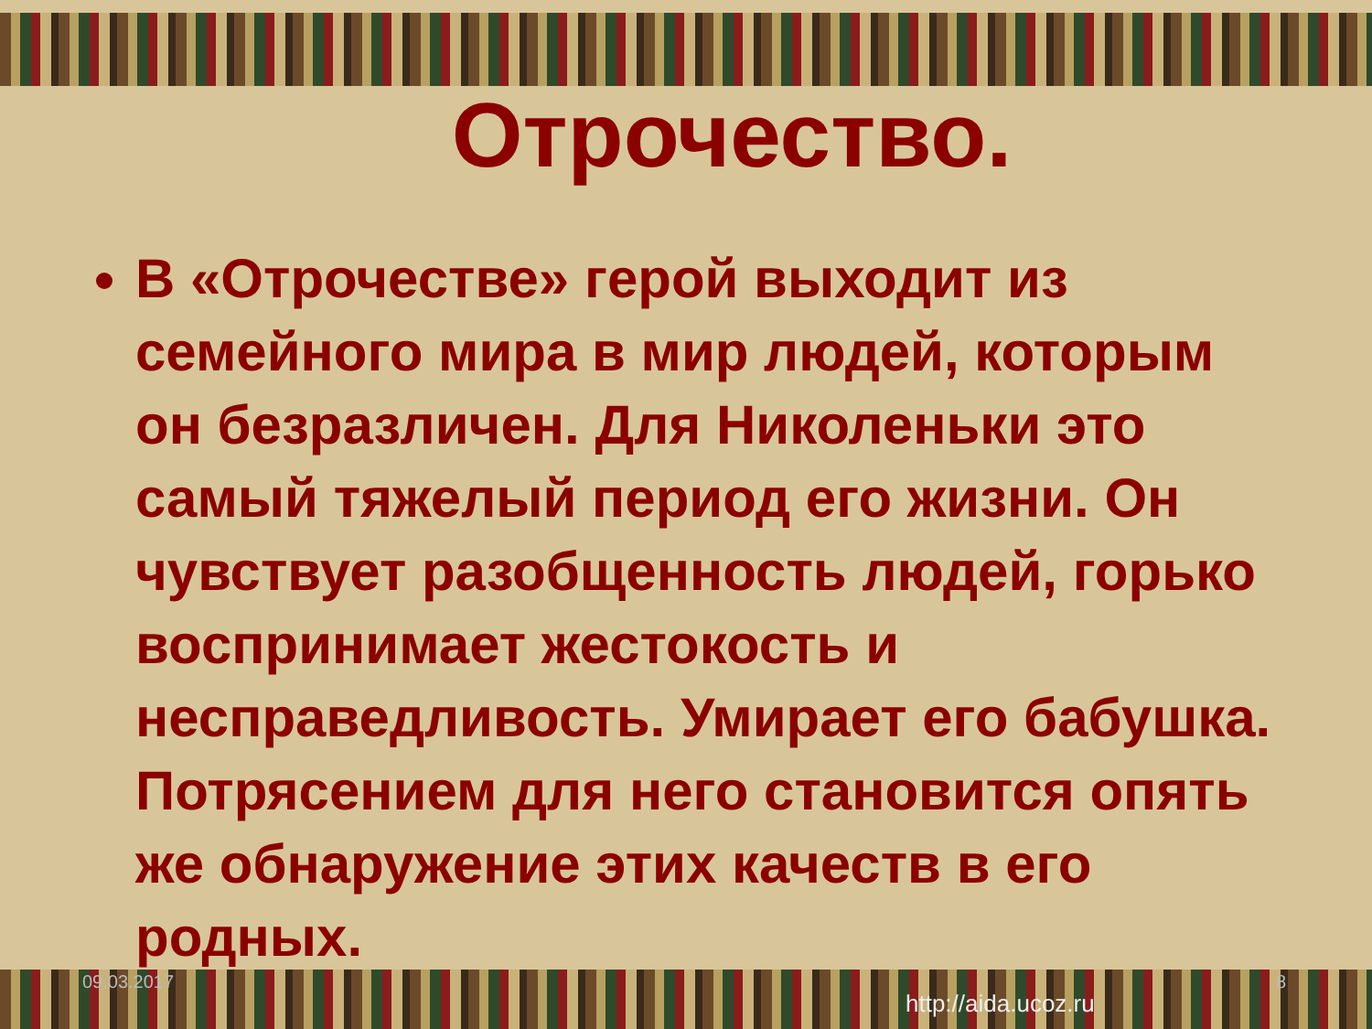Отрочество.
В «Отрочестве» герой выходит из семейного мира в мир людей, которым он безразличен. Для Николеньки это самый тяжелый период его жизни. Он чувствует разобщенность людей, горько воспринимает жестокость и несправедливость. Умирает его бабушка. Потрясением для него становится опять же обнаружение этих качеств в его родных.
09.03.2017 8
http://aida.ucoz.ru